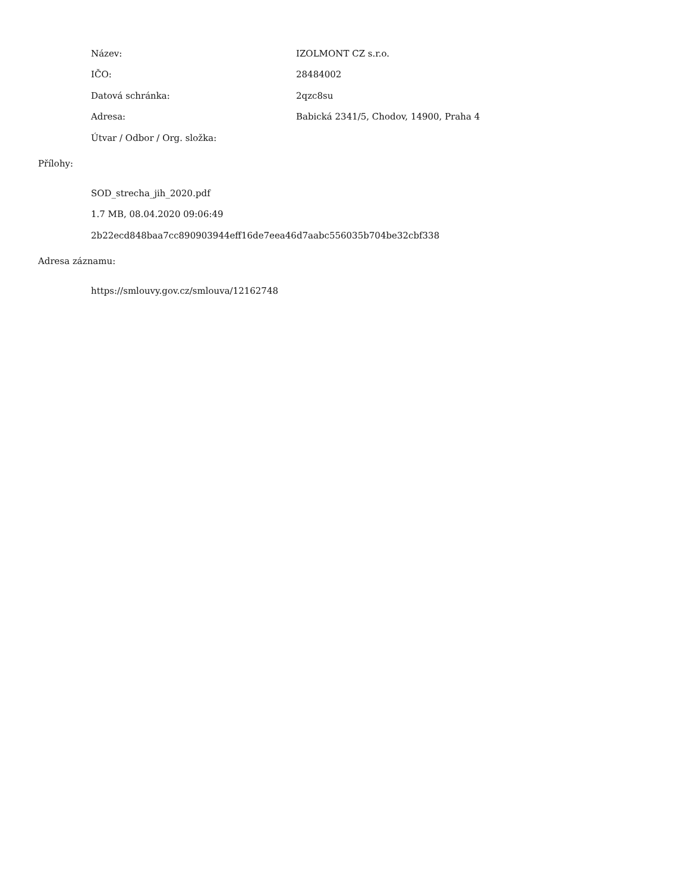| Název: | IZOLMONT CZ s.r.o. |
| IČO: | 28484002 |
| Datová schránka: | 2qzc8su |
| Adresa: | Babická 2341/5, Chodov, 14900, Praha 4 |
| Útvar / Odbor / Org. složka: | |
Přílohy:
SOD_strecha_jih_2020.pdf
1.7 MB, 08.04.2020 09:06:49
2b22ecd848baa7cc890903944eff16de7eea46d7aabc556035b704be32cbf338
Adresa záznamu:
https://smlouvy.gov.cz/smlouva/12162748